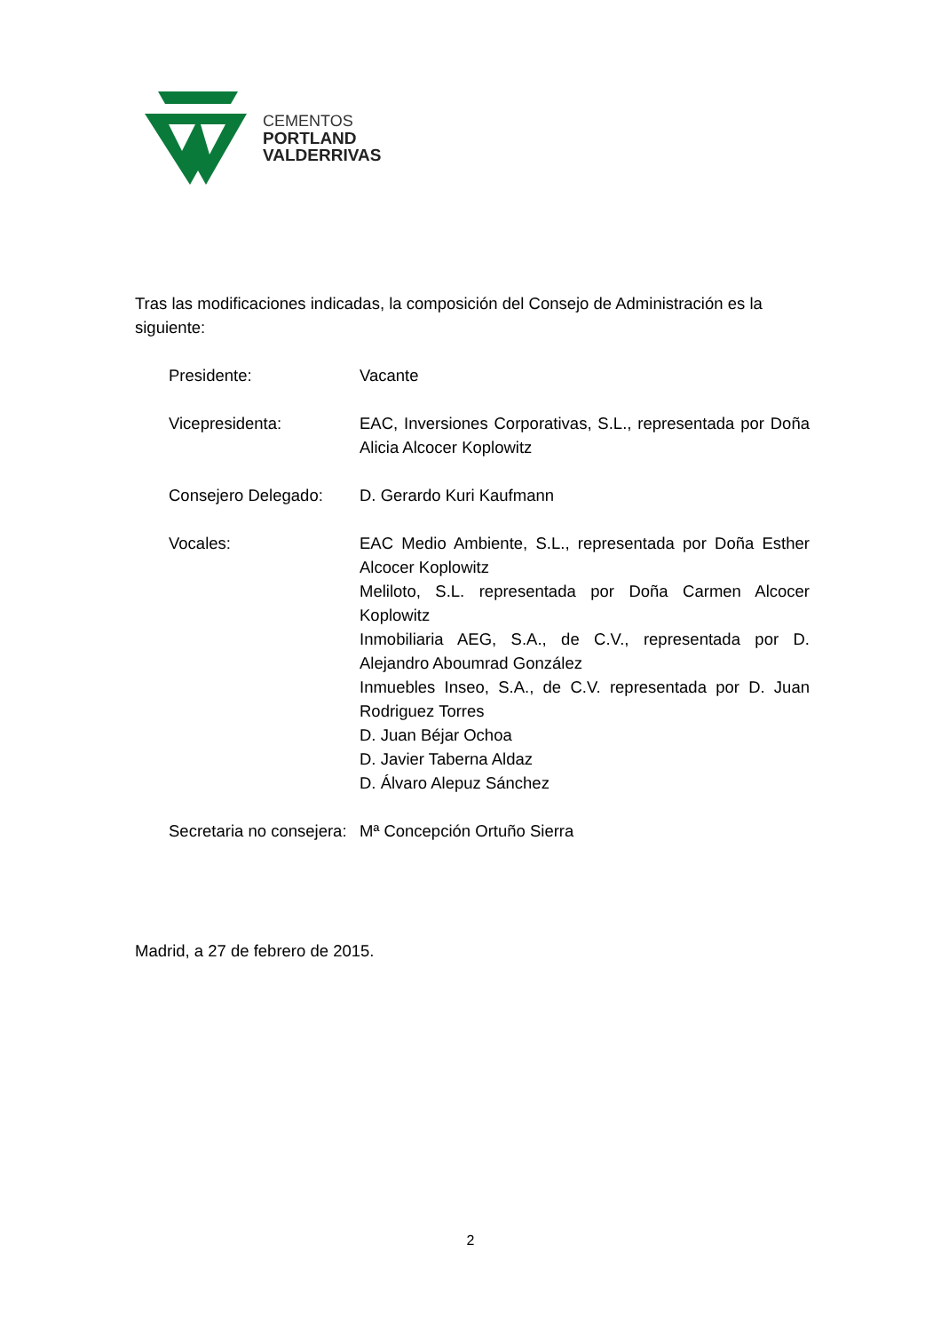CEMENTOS
PORTLAND
VALDERRIVAS
Tras las modificaciones indicadas, la composición del Consejo de Administración es la siguiente:
Presidente: Vacante
Vicepresidenta: EAC, Inversiones Corporativas, S.L., representada por Doña Alicia Alcocer Koplowitz
Consejero Delegado: D. Gerardo Kuri Kaufmann
Vocales: EAC Medio Ambiente, S.L., representada por Doña Esther Alcocer Koplowitz
Meliloto, S.L. representada por Doña Carmen Alcocer Koplowitz
Inmobiliaria AEG, S.A., de C.V., representada por D. Alejandro Aboumrad González
Inmuebles Inseo, S.A., de C.V. representada por D. Juan Rodriguez Torres
D. Juan Béjar Ochoa
D. Javier Taberna Aldaz
D. Álvaro Alepuz Sánchez
Secretaria no consejera:
Mª Concepción Ortuño Sierra
Madrid, a 27 de febrero de 2015.
2